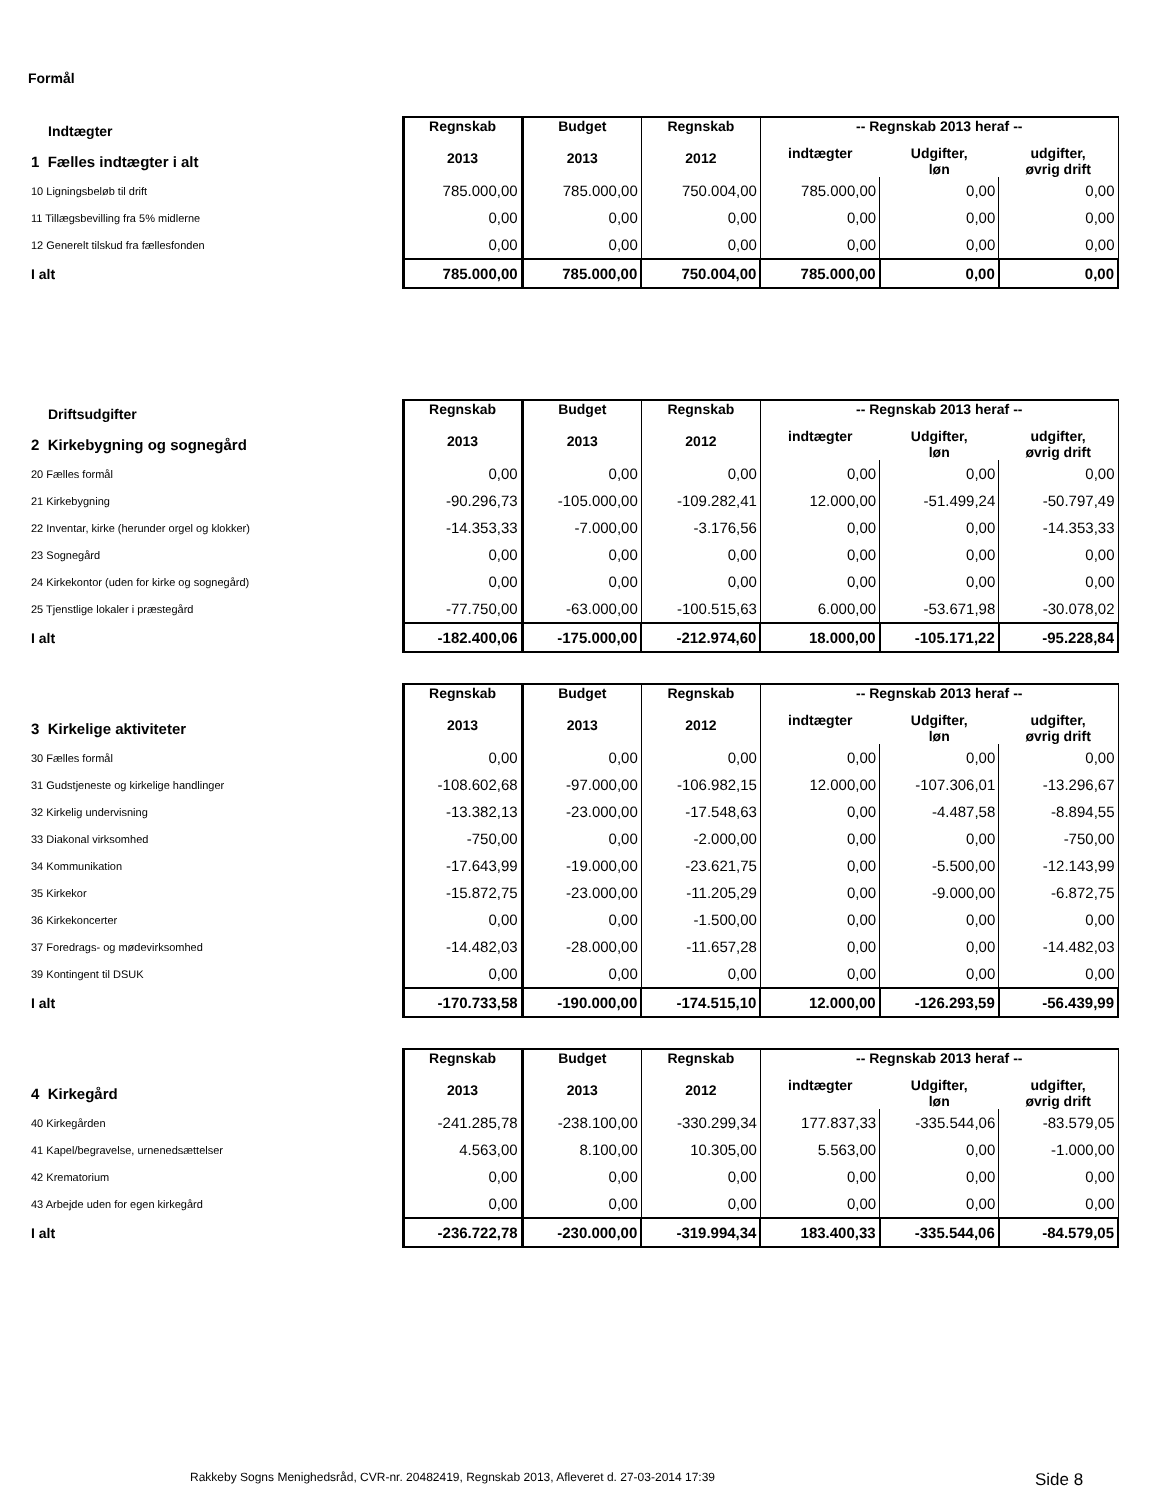Formål
| Indtægter | Regnskab 2013 | Budget 2013 | Regnskab 2012 | -- Regnskab 2013 heraf -- | | |
| 1 Fælles indtægter i alt | | | | indtægter | Udgifter, løn | udgifter, øvrig drift |
| 10 Ligningsbeløb til drift | 785.000,00 | 785.000,00 | 750.004,00 | 785.000,00 | 0,00 | 0,00 |
| 11 Tillægsbevilling fra 5% midlerne | 0,00 | 0,00 | 0,00 | 0,00 | 0,00 | 0,00 |
| 12 Generelt tilskud fra fællesfonden | 0,00 | 0,00 | 0,00 | 0,00 | 0,00 | 0,00 |
| I alt | 785.000,00 | 785.000,00 | 750.004,00 | 785.000,00 | 0,00 | 0,00 |
| Driftsudgifter | Regnskab 2013 | Budget 2013 | Regnskab 2012 | -- Regnskab 2013 heraf -- | | |
| 2 Kirkebygning og sognegård | | | | indtægter | Udgifter, løn | udgifter, øvrig drift |
| 20 Fælles formål | 0,00 | 0,00 | 0,00 | 0,00 | 0,00 | 0,00 |
| 21 Kirkebygning | -90.296,73 | -105.000,00 | -109.282,41 | 12.000,00 | -51.499,24 | -50.797,49 |
| 22 Inventar, kirke (herunder orgel og klokker) | -14.353,33 | -7.000,00 | -3.176,56 | 0,00 | 0,00 | -14.353,33 |
| 23 Sognegård | 0,00 | 0,00 | 0,00 | 0,00 | 0,00 | 0,00 |
| 24 Kirkekontor (uden for kirke og sognegård) | 0,00 | 0,00 | 0,00 | 0,00 | 0,00 | 0,00 |
| 25 Tjenstlige lokaler i præstegård | -77.750,00 | -63.000,00 | -100.515,63 | 6.000,00 | -53.671,98 | -30.078,02 |
| I alt | -182.400,06 | -175.000,00 | -212.974,60 | 18.000,00 | -105.171,22 | -95.228,84 |
| | Regnskab 2013 | Budget 2013 | Regnskab 2012 | -- Regnskab 2013 heraf -- | | |
| 3 Kirkelige aktiviteter | | | | indtægter | Udgifter, løn | udgifter, øvrig drift |
| 30 Fælles formål | 0,00 | 0,00 | 0,00 | 0,00 | 0,00 | 0,00 |
| 31 Gudstjeneste og kirkelige handlinger | -108.602,68 | -97.000,00 | -106.982,15 | 12.000,00 | -107.306,01 | -13.296,67 |
| 32 Kirkelig undervisning | -13.382,13 | -23.000,00 | -17.548,63 | 0,00 | -4.487,58 | -8.894,55 |
| 33 Diakonal virksomhed | -750,00 | 0,00 | -2.000,00 | 0,00 | 0,00 | -750,00 |
| 34 Kommunikation | -17.643,99 | -19.000,00 | -23.621,75 | 0,00 | -5.500,00 | -12.143,99 |
| 35 Kirkekor | -15.872,75 | -23.000,00 | -11.205,29 | 0,00 | -9.000,00 | -6.872,75 |
| 36 Kirkekoncerter | 0,00 | 0,00 | -1.500,00 | 0,00 | 0,00 | 0,00 |
| 37 Foredrags- og mødevirksomhed | -14.482,03 | -28.000,00 | -11.657,28 | 0,00 | 0,00 | -14.482,03 |
| 39 Kontingent til DSUK | 0,00 | 0,00 | 0,00 | 0,00 | 0,00 | 0,00 |
| I alt | -170.733,58 | -190.000,00 | -174.515,10 | 12.000,00 | -126.293,59 | -56.439,99 |
| | Regnskab 2013 | Budget 2013 | Regnskab 2012 | -- Regnskab 2013 heraf -- | | |
| 4 Kirkegård | | | | indtægter | Udgifter, løn | udgifter, øvrig drift |
| 40 Kirkegården | -241.285,78 | -238.100,00 | -330.299,34 | 177.837,33 | -335.544,06 | -83.579,05 |
| 41 Kapel/begravelse, urnenedsættelser | 4.563,00 | 8.100,00 | 10.305,00 | 5.563,00 | 0,00 | -1.000,00 |
| 42 Krematorium | 0,00 | 0,00 | 0,00 | 0,00 | 0,00 | 0,00 |
| 43 Arbejde uden for egen kirkegård | 0,00 | 0,00 | 0,00 | 0,00 | 0,00 | 0,00 |
| I alt | -236.722,78 | -230.000,00 | -319.994,34 | 183.400,33 | -335.544,06 | -84.579,05 |
Rakkeby Sogns Menighedsråd, CVR-nr. 20482419, Regnskab 2013, Afleveret d. 27-03-2014 17:39
Side 8